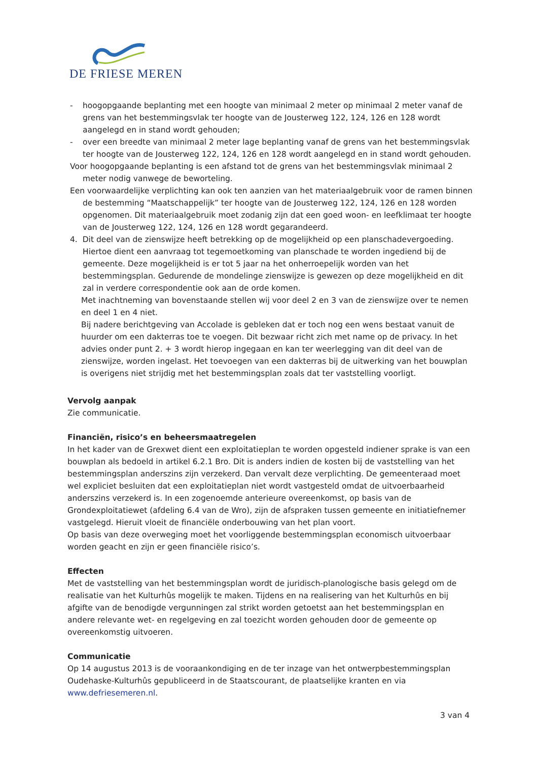DE FRIESE MEREN
- hoogopgaande beplanting met een hoogte van minimaal 2 meter op minimaal 2 meter vanaf de grens van het bestemmingsvlak ter hoogte van de Jousterweg 122, 124, 126 en 128 wordt aangelegd en in stand wordt gehouden;
- over een breedte van minimaal 2 meter lage beplanting vanaf de grens van het bestemmingsvlak ter hoogte van de Jousterweg 122, 124, 126 en 128 wordt aangelegd en in stand wordt gehouden.
Voor hoogopgaande beplanting is een afstand tot de grens van het bestemmingsvlak minimaal 2 meter nodig vanwege de beworteling.
Een voorwaardelijke verplichting kan ook ten aanzien van het materiaalgebruik voor de ramen binnen de bestemming “Maatschappelijk” ter hoogte van de Jousterweg 122, 124, 126 en 128 worden opgenomen. Dit materiaalgebruik moet zodanig zijn dat een goed woon- en leefklimaat ter hoogte van de Jousterweg 122, 124, 126 en 128 wordt gegarandeerd.
4. Dit deel van de zienswijze heeft betrekking op de mogelijkheid op een planschadevergoeding. Hiertoe dient een aanvraag tot tegemoetkoming van planschade te worden ingediend bij de gemeente. Deze mogelijkheid is er tot 5 jaar na het onherroepelijk worden van het bestemmingsplan. Gedurende de mondelinge zienswijze is gewezen op deze mogelijkheid en dit zal in verdere correspondentie ook aan de orde komen.
Met inachtneming van bovenstaande stellen wij voor deel 2 en 3 van de zienswijze over te nemen en deel 1 en 4 niet.
Bij nadere berichtgeving van Accolade is gebleken dat er toch nog een wens bestaat vanuit de huurder om een dakterras toe te voegen. Dit bezwaar richt zich met name op de privacy. In het advies onder punt 2. + 3 wordt hierop ingegaan en kan ter weerlegging van dit deel van de zienswijze, worden ingelast. Het toevoegen van een dakterras bij de uitwerking van het bouwplan is overigens niet strijdig met het bestemmingsplan zoals dat ter vaststelling voorligt.
Vervolg aanpak
Zie communicatie.
Financiën, risico’s en beheersmaatregelen
In het kader van de Grexwet dient een exploitatieplan te worden opgesteld indiener sprake is van een bouwplan als bedoeld in artikel 6.2.1 Bro. Dit is anders indien de kosten bij de vaststelling van het bestemmingsplan anderszins zijn verzekerd. Dan vervalt deze verplichting. De gemeenteraad moet wel expliciet besluiten dat een exploitatieplan niet wordt vastgesteld omdat de uitvoerbaarheid anderszins verzekerd is. In een zogenoemde anterieure overeenkomst, op basis van de Grondexploitatiewet (afdeling 6.4 van de Wro), zijn de afspraken tussen gemeente en initiatiefnemer vastgelegd. Hieruit vloeit de financiële onderbouwing van het plan voort.
Op basis van deze overweging moet het voorliggende bestemmingsplan economisch uitvoerbaar worden geacht en zijn er geen financiële risico’s.
Effecten
Met de vaststelling van het bestemmingsplan wordt de juridisch-planologische basis gelegd om de realisatie van het Kulturhûs mogelijk te maken. Tijdens en na realisering van het Kulturhûs en bij afgifte van de benodigde vergunningen zal strikt worden getoetst aan het bestemmingsplan en andere relevante wet- en regelgeving en zal toezicht worden gehouden door de gemeente op overeenkomstig uitvoeren.
Communicatie
Op 14 augustus 2013 is de vooraankondiging en de ter inzage van het ontwerpbestemmingsplan Oudehaske-Kulturhûs gepubliceerd in de Staatscourant, de plaatselijke kranten en via www.defriesemeren.nl.
3 van 4